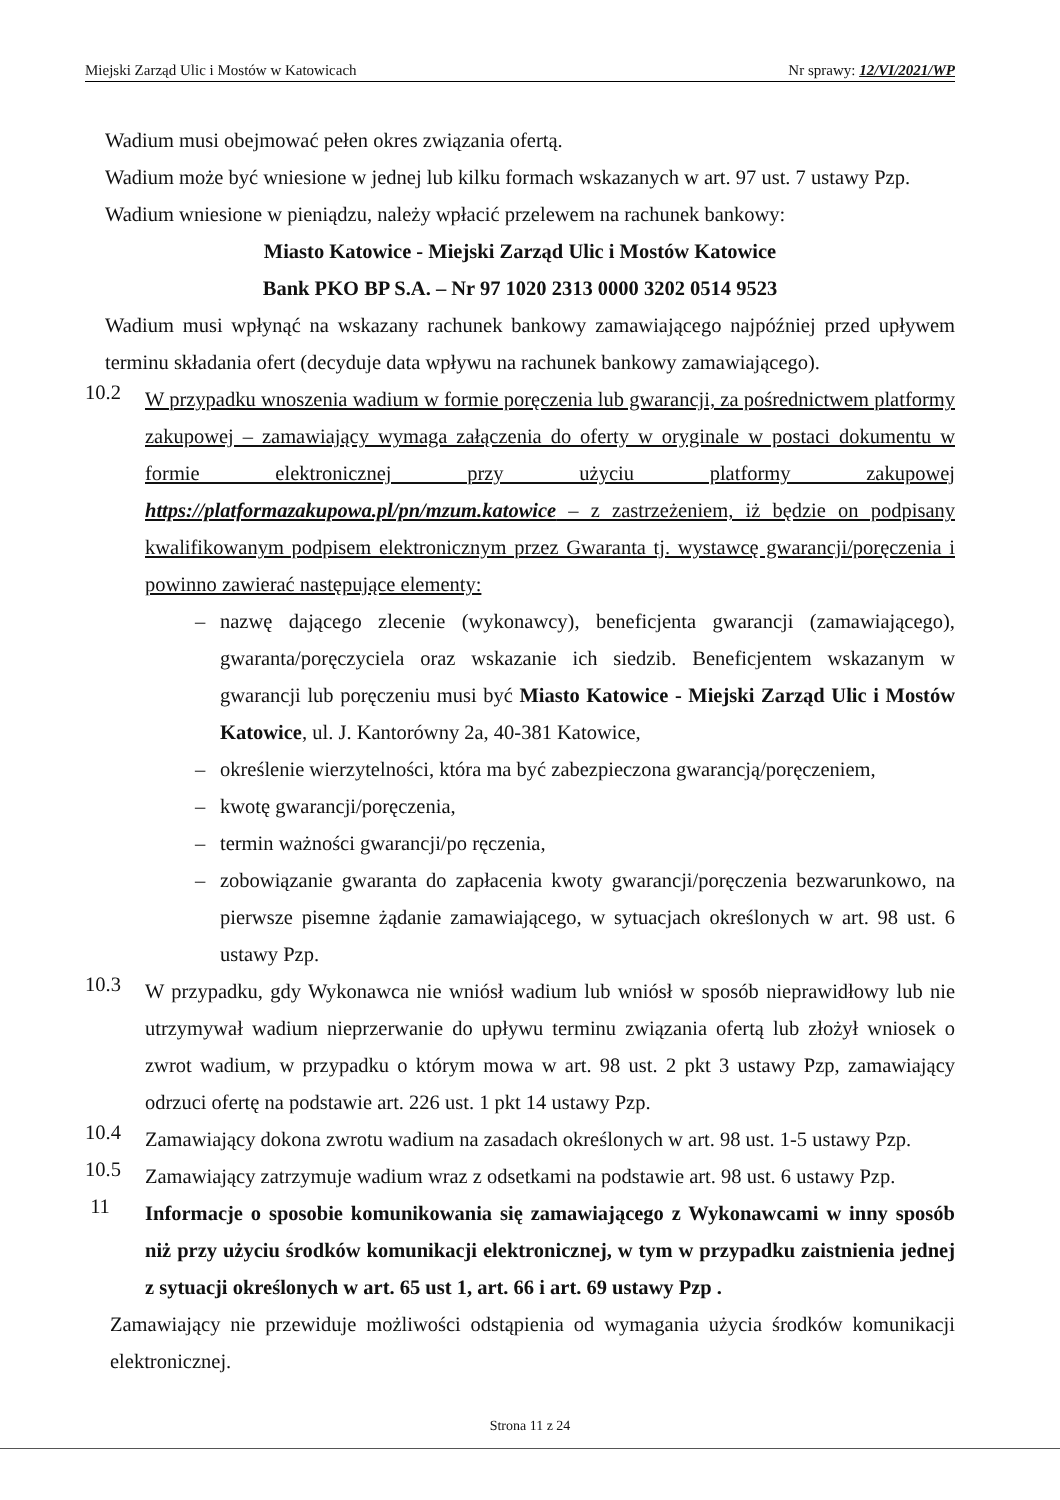Miejski Zarząd Ulic i Mostów w Katowicach Nr sprawy: 12/VI/2021/WP
Wadium musi obejmować pełen okres związania ofertą.
Wadium może być wniesione w jednej lub kilku formach wskazanych w art. 97 ust. 7 ustawy Pzp.
Wadium wniesione w pieniądzu, należy wpłacić przelewem na rachunek bankowy:
Miasto Katowice - Miejski Zarząd Ulic i Mostów Katowice
Bank PKO BP S.A. – Nr 97 1020 2313 0000 3202 0514 9523
Wadium musi wpłynąć na wskazany rachunek bankowy zamawiającego najpóźniej przed upływem terminu składania ofert (decyduje data wpływu na rachunek bankowy zamawiającego).
10.2
W przypadku wnoszenia wadium w formie poręczenia lub gwarancji, za pośrednictwem platformy zakupowej – zamawiający wymaga załączenia do oferty w oryginale w postaci dokumentu w formie elektronicznej przy użyciu platformy zakupowej https://platformazakupowa.pl/pn/mzum.katowice – z zastrzeżeniem, iż będzie on podpisany kwalifikowanym podpisem elektronicznym przez Gwaranta tj. wystawcę gwarancji/poręczenia i powinno zawierać następujące elementy:
– nazwę dającego zlecenie (wykonawcy), beneficjenta gwarancji (zamawiającego), gwaranta/poręczyciela oraz wskazanie ich siedzib. Beneficjentem wskazanym w gwarancji lub poręczeniu musi być Miasto Katowice - Miejski Zarząd Ulic i Mostów Katowice, ul. J. Kantorówny 2a, 40-381 Katowice,
– określenie wierzytelności, która ma być zabezpieczona gwarancją/poręczeniem,
– kwotę gwarancji/poręczenia,
– termin ważności gwarancji/po ręczenia,
– zobowiązanie gwaranta do zapłacenia kwoty gwarancji/poręczenia bezwarunkowo, na pierwsze pisemne żądanie zamawiającego, w sytuacjach określonych w art. 98 ust. 6 ustawy Pzp.
10.3
W przypadku, gdy Wykonawca nie wniósł wadium lub wniósł w sposób nieprawidłowy lub nie utrzymywał wadium nieprzerwanie do upływu terminu związania ofertą lub złożył wniosek o zwrot wadium, w przypadku o którym mowa w art. 98 ust. 2 pkt 3 ustawy Pzp, zamawiający odrzuci ofertę na podstawie art. 226 ust. 1 pkt 14 ustawy Pzp.
10.4
Zamawiający dokona zwrotu wadium na zasadach określonych w art. 98 ust. 1-5 ustawy Pzp.
10.5
Zamawiający zatrzymuje wadium wraz z odsetkami na podstawie art. 98 ust. 6 ustawy Pzp.
11
Informacje o sposobie komunikowania się zamawiającego z Wykonawcami w inny sposób niż przy użyciu środków komunikacji elektronicznej, w tym w przypadku zaistnienia jednej z sytuacji określonych w art. 65 ust 1, art. 66 i art. 69 ustawy Pzp .
Zamawiający nie przewiduje możliwości odstąpienia od wymagania użycia środków komunikacji elektronicznej.
Strona 11 z 24